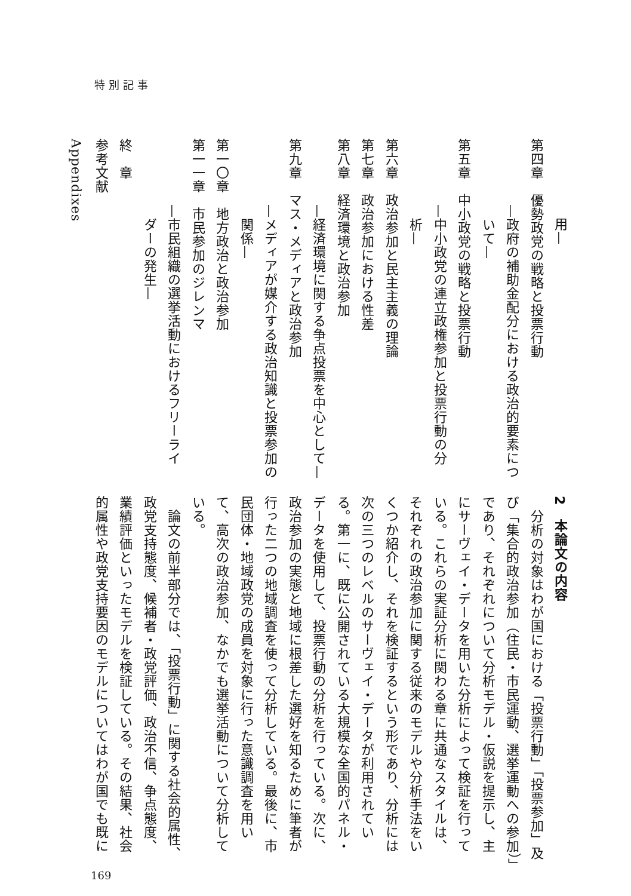特別記事
用—
第四章　優勢政党の戦略と投票行動
—政府の補助金配分における政治的要素につ
　いて—
第五章　中小政党の戦略と投票行動
—中小政党の連立政権参加と投票行動の分
　析—
第六章　政治参加と民主主義の理論
第七章　政治参加における性差
第八章　経済環境と政治参加
—経済環境に関する争点投票を中心として—
第九章　マス・メディアと政治参加
—メディアが媒介する政治知識と投票参加の
　関係—
第一〇章　地方政治と政治参加
第一一章　市民参加のジレンマ
—市民組織の選挙活動におけるフリーライ
　ダーの発生—
終　章
参考文献
Appendixes
2　本論文の内容
　分析の対象はわが国における「投票行動」「投票参加」及び「集合的政治参加（住民・市民運動、選挙運動への参加）」であり、それぞれについて分析モデル・仮説を提示し、主にサーヴェイ・データを用いた分析によって検証を行っている。これらの実証分析に関わる章に共通なスタイルは、それぞれの政治参加に関する従来のモデルや分析手法をいくつか紹介し、それを検証するという形であり、分析には次の三つのレベルのサーヴェイ・データが利用されている。第一に、既に公開されている大規模な全国的パネル・データを使用して、投票行動の分析を行っている。次に、政治参加の実態と地域に根差した選好を知るために筆者が行った二つの地域調査を使って分析している。最後に、市民団体・地域政党の成員を対象に行った意識調査を用いて、高次の政治参加、なかでも選挙活動について分析している。
　論文の前半部分では、「投票行動」に関する社会的属性、政党支持態度、候補者・政党評価、政治不信、争点態度、業績評価といったモデルを検証している。その結果、社会的属性や政党支持要因のモデルについてはわが国でも既に
169